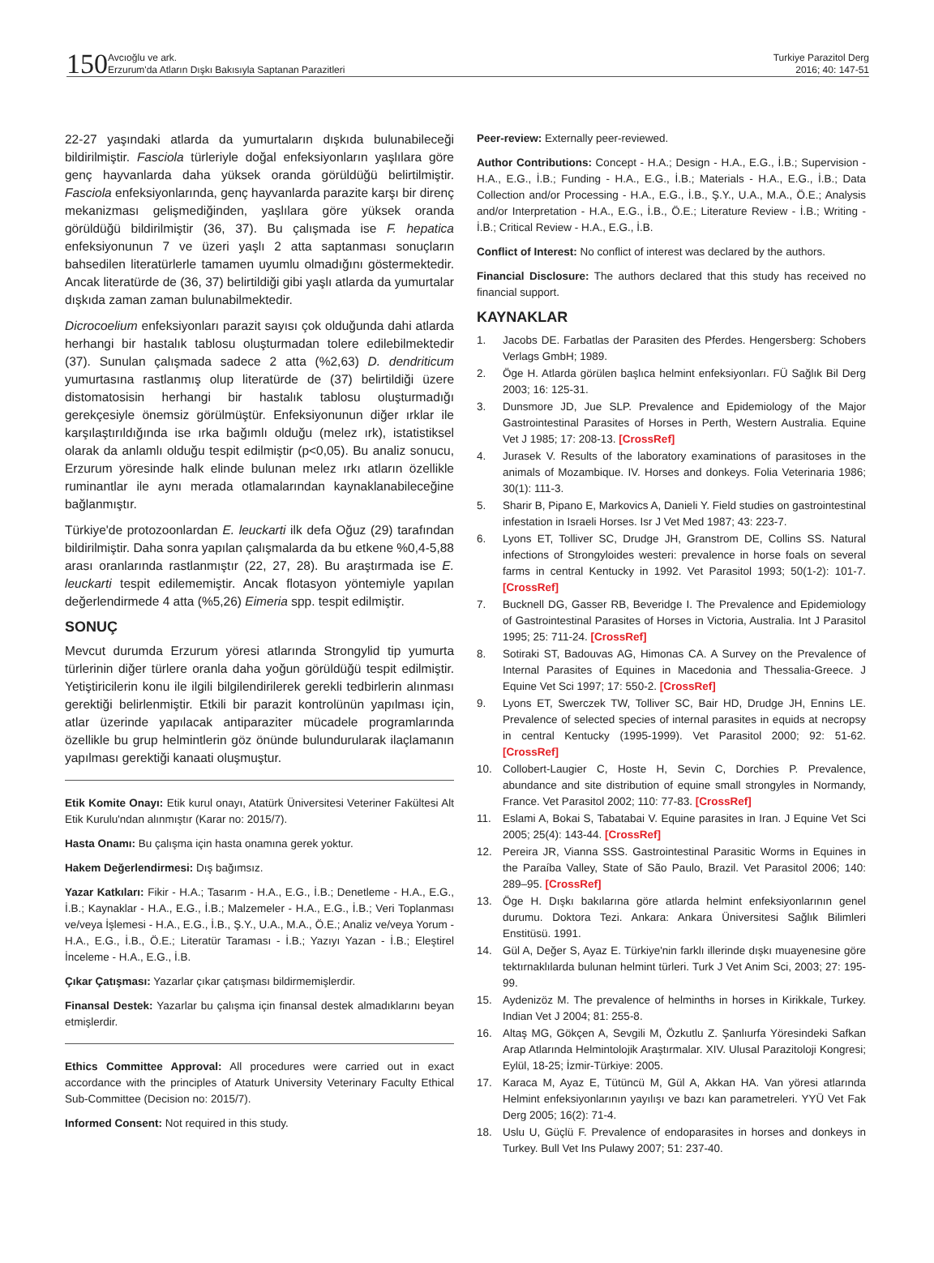150
Avcıoğlu ve ark.
Erzurum'da Atların Dışkı Bakısıyla Saptanan Parazitleri
Turkiye Parazitol Derg
2016; 40: 147-51
22-27 yaşındaki atlarda da yumurtaların dışkıda bulunabileceği bildirilmiştir. Fasciola türleriyle doğal enfeksiyonların yaşlılara göre genç hayvanlarda daha yüksek oranda görüldüğü belirtilmiştir. Fasciola enfeksiyonlarında, genç hayvanlarda parazite karşı bir direnç mekanizması gelişmediğinden, yaşlılara göre yüksek oranda görüldüğü bildirilmiştir (36, 37). Bu çalışmada ise F. hepatica enfeksiyonunun 7 ve üzeri yaşlı 2 atta saptanması sonuçların bahsedilen literatürlerle tamamen uyumlu olmadığını göstermektedir. Ancak literatürde de (36, 37) belirtildiği gibi yaşlı atlarda da yumurtalar dışkıda zaman zaman bulunabilmektedir.
Dicrocoelium enfeksiyonları parazit sayısı çok olduğunda dahi atlarda herhangi bir hastalık tablosu oluşturmadan tolere edilebilmektedir (37). Sunulan çalışmada sadece 2 atta (%2,63) D. dendriticum yumurtasına rastlanmış olup literatürde de (37) belirtildiği üzere distomatosisin herhangi bir hastalık tablosu oluşturmadığı gerekçesiyle önemsiz görülmüştür. Enfeksiyonunun diğer ırklar ile karşılaştırıldığında ise ırka bağımlı olduğu (melez ırk), istatistiksel olarak da anlamlı olduğu tespit edilmiştir (p<0,05). Bu analiz sonucu, Erzurum yöresinde halk elinde bulunan melez ırkı atların özellikle ruminantlar ile aynı merada otlamalarından kaynaklanabileceğine bağlanmıştır.
Türkiye'de protozoonlardan E. leuckarti ilk defa Oğuz (29) tarafından bildirilmiştir. Daha sonra yapılan çalışmalarda da bu etkene %0,4-5,88 arası oranlarında rastlanmıştır (22, 27, 28). Bu araştırmada ise E. leuckarti tespit edilememiştir. Ancak flotasyon yöntemiyle yapılan değerlendirmede 4 atta (%5,26) Eimeria spp. tespit edilmiştir.
SONUÇ
Mevcut durumda Erzurum yöresi atlarında Strongylid tip yumurta türlerinin diğer türlere oranla daha yoğun görüldüğü tespit edilmiştir. Yetiştiricilerin konu ile ilgili bilgilendirilerek gerekli tedbirlerin alınması gerektiği belirlenmiştir. Etkili bir parazit kontrolünün yapılması için, atlar üzerinde yapılacak antiparaziter mücadele programlarında özellikle bu grup helmintlerin göz önünde bulundurularak ilaçlamanın yapılması gerektiği kanaati oluşmuştur.
Etik Komite Onayı: Etik kurul onayı, Atatürk Üniversitesi Veteriner Fakültesi Alt Etik Kurulu'ndan alınmıştır (Karar no: 2015/7).
Hasta Onamı: Bu çalışma için hasta onamına gerek yoktur.
Hakem Değerlendirmesi: Dış bağımsız.
Yazar Katkıları: Fikir - H.A.; Tasarım - H.A., E.G., İ.B.; Denetleme - H.A., E.G., İ.B.; Kaynaklar - H.A., E.G., İ.B.; Malzemeler - H.A., E.G., İ.B.; Veri Toplanması ve/veya İşlemesi - H.A., E.G., İ.B., Ş.Y., U.A., M.A., Ö.E.; Analiz ve/veya Yorum - H.A., E.G., İ.B., Ö.E.; Literatür Taraması - İ.B.; Yazıyı Yazan - İ.B.; Eleştirel İnceleme - H.A., E.G., İ.B.
Çıkar Çatışması: Yazarlar çıkar çatışması bildirmemişlerdir.
Finansal Destek: Yazarlar bu çalışma için finansal destek almadıklarını beyan etmişlerdir.
Ethics Committee Approval: All procedures were carried out in exact accordance with the principles of Ataturk University Veterinary Faculty Ethical Sub-Committee (Decision no: 2015/7).
Informed Consent: Not required in this study.
Peer-review: Externally peer-reviewed.
Author Contributions: Concept - H.A.; Design - H.A., E.G., İ.B.; Supervision - H.A., E.G., İ.B.; Funding - H.A., E.G., İ.B.; Materials - H.A., E.G., İ.B.; Data Collection and/or Processing - H.A., E.G., İ.B., Ş.Y., U.A., M.A., Ö.E.; Analysis and/or Interpretation - H.A., E.G., İ.B., Ö.E.; Literature Review - İ.B.; Writing - İ.B.; Critical Review - H.A., E.G., İ.B.
Conflict of Interest: No conflict of interest was declared by the authors.
Financial Disclosure: The authors declared that this study has received no financial support.
KAYNAKLAR
1. Jacobs DE. Farbatlas der Parasiten des Pferdes. Hengersberg: Schobers Verlags GmbH; 1989.
2. Öge H. Atlarda görülen başlıca helmint enfeksiyonları. FÜ Sağlık Bil Derg 2003; 16: 125-31.
3. Dunsmore JD, Jue SLP. Prevalence and Epidemiology of the Major Gastrointestinal Parasites of Horses in Perth, Western Australia. Equine Vet J 1985; 17: 208-13. [CrossRef]
4. Jurasek V. Results of the laboratory examinations of parasitoses in the animals of Mozambique. IV. Horses and donkeys. Folia Veterinaria 1986; 30(1): 111-3.
5. Sharir B, Pipano E, Markovics A, Danieli Y. Field studies on gastrointestinal infestation in Israeli Horses. Isr J Vet Med 1987; 43: 223-7.
6. Lyons ET, Tolliver SC, Drudge JH, Granstrom DE, Collins SS. Natural infections of Strongyloides westeri: prevalence in horse foals on several farms in central Kentucky in 1992. Vet Parasitol 1993; 50(1-2): 101-7. [CrossRef]
7. Bucknell DG, Gasser RB, Beveridge I. The Prevalence and Epidemiology of Gastrointestinal Parasites of Horses in Victoria, Australia. Int J Parasitol 1995; 25: 711-24. [CrossRef]
8. Sotiraki ST, Badouvas AG, Himonas CA. A Survey on the Prevalence of Internal Parasites of Equines in Macedonia and Thessalia-Greece. J Equine Vet Sci 1997; 17: 550-2. [CrossRef]
9. Lyons ET, Swerczek TW, Tolliver SC, Bair HD, Drudge JH, Ennins LE. Prevalence of selected species of internal parasites in equids at necropsy in central Kentucky (1995-1999). Vet Parasitol 2000; 92: 51-62. [CrossRef]
10. Collobert-Laugier C, Hoste H, Sevin C, Dorchies P. Prevalence, abundance and site distribution of equine small strongyles in Normandy, France. Vet Parasitol 2002; 110: 77-83. [CrossRef]
11. Eslami A, Bokai S, Tabatabai V. Equine parasites in Iran. J Equine Vet Sci 2005; 25(4): 143-44. [CrossRef]
12. Pereira JR, Vianna SSS. Gastrointestinal Parasitic Worms in Equines in the Paraíba Valley, State of São Paulo, Brazil. Vet Parasitol 2006; 140: 289–95. [CrossRef]
13. Öge H. Dışkı bakılarına göre atlarda helmint enfeksiyonlarının genel durumu. Doktora Tezi. Ankara: Ankara Üniversitesi Sağlık Bilimleri Enstitüsü. 1991.
14. Gül A, Değer S, Ayaz E. Türkiye'nin farklı illerinde dışkı muayenesine göre tektırnaklılarda bulunan helmint türleri. Turk J Vet Anim Sci, 2003; 27: 195-99.
15. Aydenizöz M. The prevalence of helminths in horses in Kirikkale, Turkey. Indian Vet J 2004; 81: 255-8.
16. Altaş MG, Gökçen A, Sevgili M, Özkutlu Z. Şanlıurfa Yöresindeki Safkan Arap Atlarında Helmintolojik Araştırmalar. XIV. Ulusal Parazitoloji Kongresi; Eylül, 18-25; İzmir-Türkiye: 2005.
17. Karaca M, Ayaz E, Tütüncü M, Gül A, Akkan HA. Van yöresi atlarında Helmint enfeksiyonlarının yayılışı ve bazı kan parametreleri. YYÜ Vet Fak Derg 2005; 16(2): 71-4.
18. Uslu U, Güçlü F. Prevalence of endoparasites in horses and donkeys in Turkey. Bull Vet Ins Pulawy 2007; 51: 237-40.